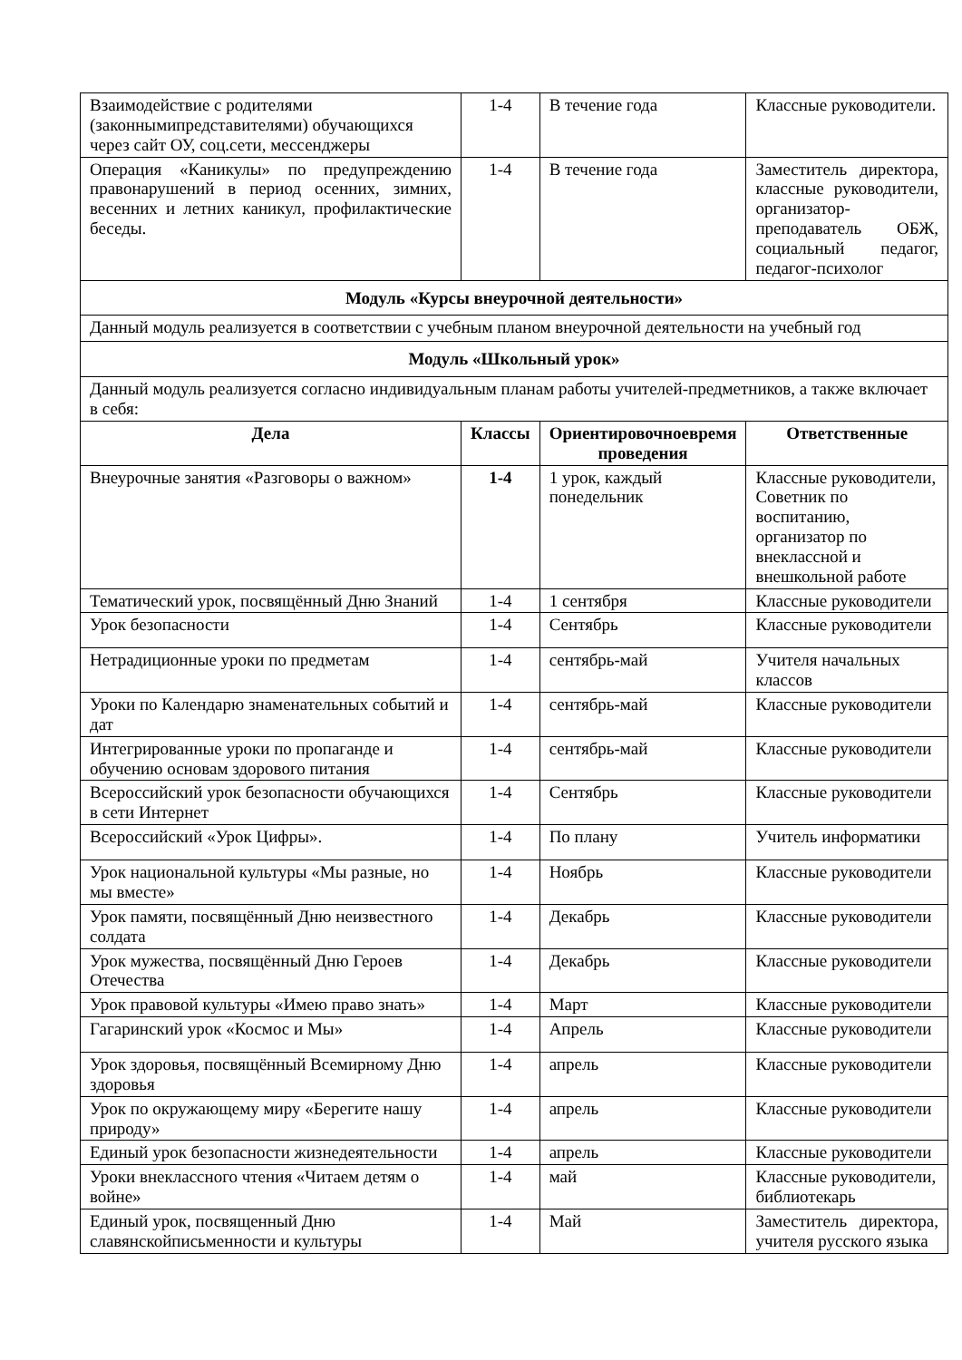| Взаимодействие с родителями (законнымипредставителями) обучающихся через сайт ОУ, соц.сети, мессенджеры | 1-4 | В течение года | Классные руководители. |
| Операция «Каникулы» по предупреждению правонарушений в период осенних, зимних, весенних и летних каникул, профилактические беседы. | 1-4 | В течение года | Заместитель директора, классные руководители, организатор-преподаватель ОБЖ, социальный педагог, педагог-психолог |
| Модуль «Курсы внеурочной деятельности» | | | |
| Данный модуль реализуется в соответствии с учебным планом внеурочной деятельности на учебный год | | | |
| Модуль «Школьный урок» | | | |
| Данный модуль реализуется согласно индивидуальным планам работы учителей-предметников, а также включает в себя: | | | |
| Дела | Классы | Ориентировочноевремя проведения | Ответственные |
| Внеурочные занятия «Разговоры о важном» | 1-4 | 1 урок, каждый понедельник | Классные руководители, Советник по воспитанию, организатор по внеклассной и внешкольной работе |
| Тематический урок, посвящённый Дню Знаний | 1-4 | 1 сентября | Классные руководители |
| Урок безопасности | 1-4 | Сентябрь | Классные руководители |
| Нетрадиционные уроки по предметам | 1-4 | сентябрь-май | Учителя начальных классов |
| Уроки по Календарю знаменательных событий и дат | 1-4 | сентябрь-май | Классные руководители |
| Интегрированные уроки по пропаганде и обучению основам здорового питания | 1-4 | сентябрь-май | Классные руководители |
| Всероссийский урок безопасности обучающихся в сети Интернет | 1-4 | Сентябрь | Классные руководители |
| Всероссийский «Урок Цифры». | 1-4 | По плану | Учитель информатики |
| Урок национальной культуры «Мы разные, но мы вместе» | 1-4 | Ноябрь | Классные руководители |
| Урок памяти, посвящённый Дню неизвестного солдата | 1-4 | Декабрь | Классные руководители |
| Урок мужества, посвящённый Дню Героев Отечества | 1-4 | Декабрь | Классные руководители |
| Урок правовой культуры «Имею право знать» | 1-4 | Март | Классные руководители |
| Гагаринский урок «Космос и Мы» | 1-4 | Апрель | Классные руководители |
| Урок здоровья, посвящённый Всемирному Дню здоровья | 1-4 | апрель | Классные руководители |
| Урок по окружающему миру «Берегите нашу природу» | 1-4 | апрель | Классные руководители |
| Единый урок безопасности жизнедеятельности | 1-4 | апрель | Классные руководители |
| Уроки внеклассного чтения «Читаем детям о войне» | 1-4 | май | Классные руководители, библиотекарь |
| Единый урок, посвященный Дню славянскойписьменности и культуры | 1-4 | Май | Заместитель директора, учителя русского языка |